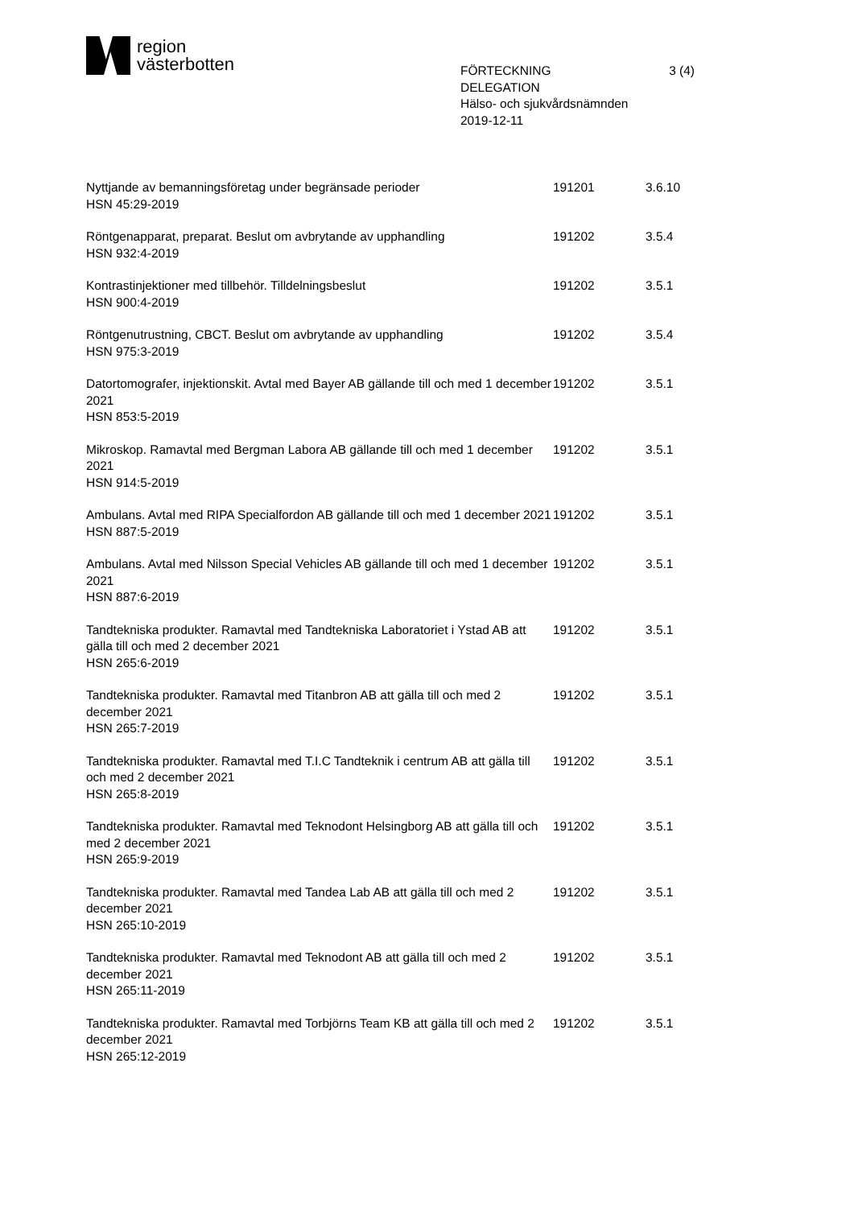region
västerbotten
FÖRTECKNING
DELEGATION
3 (4)
Hälso- och sjukvårdsnämnden
2019-12-11
| Nyttjande av bemanningsföretag under begränsade perioder HSN 45:29-2019 | 191201 | 3.6.10 |
| Röntgenapparat, preparat. Beslut om avbrytande av upphandling HSN 932:4-2019 | 191202 | 3.5.4 |
| Kontrastinjektioner med tillbehör. Tilldelningsbeslut HSN 900:4-2019 | 191202 | 3.5.1 |
| Röntgenutrustning, CBCT. Beslut om avbrytande av upphandling HSN 975:3-2019 | 191202 | 3.5.4 |
| Datortomografer, injektionskit. Avtal med Bayer AB gällande till och med 1 december 2021 HSN 853:5-2019 | 191202 | 3.5.1 |
| Mikroskop. Ramavtal med Bergman Labora AB gällande till och med 1 december 2021 HSN 914:5-2019 | 191202 | 3.5.1 |
| Ambulans. Avtal med RIPA Specialfordon AB gällande till och med 1 december 2021 HSN 887:5-2019 | 191202 | 3.5.1 |
| Ambulans. Avtal med Nilsson Special Vehicles AB gällande till och med 1 december 2021 HSN 887:6-2019 | 191202 | 3.5.1 |
| Tandtekniska produkter. Ramavtal med Tandtekniska Laboratoriet i Ystad AB att gälla till och med 2 december 2021 HSN 265:6-2019 | 191202 | 3.5.1 |
| Tandtekniska produkter. Ramavtal med Titanbron AB att gälla till och med 2 december 2021 HSN 265:7-2019 | 191202 | 3.5.1 |
| Tandtekniska produkter. Ramavtal med T.I.C Tandteknik i centrum AB att gälla till och med 2 december 2021 HSN 265:8-2019 | 191202 | 3.5.1 |
| Tandtekniska produkter. Ramavtal med Teknodont Helsingborg AB att gälla till och med 2 december 2021 HSN 265:9-2019 | 191202 | 3.5.1 |
| Tandtekniska produkter. Ramavtal med Tandea Lab AB att gälla till och med 2 december 2021 HSN 265:10-2019 | 191202 | 3.5.1 |
| Tandtekniska produkter. Ramavtal med Teknodont AB att gälla till och med 2 december 2021 HSN 265:11-2019 | 191202 | 3.5.1 |
| Tandtekniska produkter. Ramavtal med Torbjörns Team KB att gälla till och med 2 december 2021 HSN 265:12-2019 | 191202 | 3.5.1 |